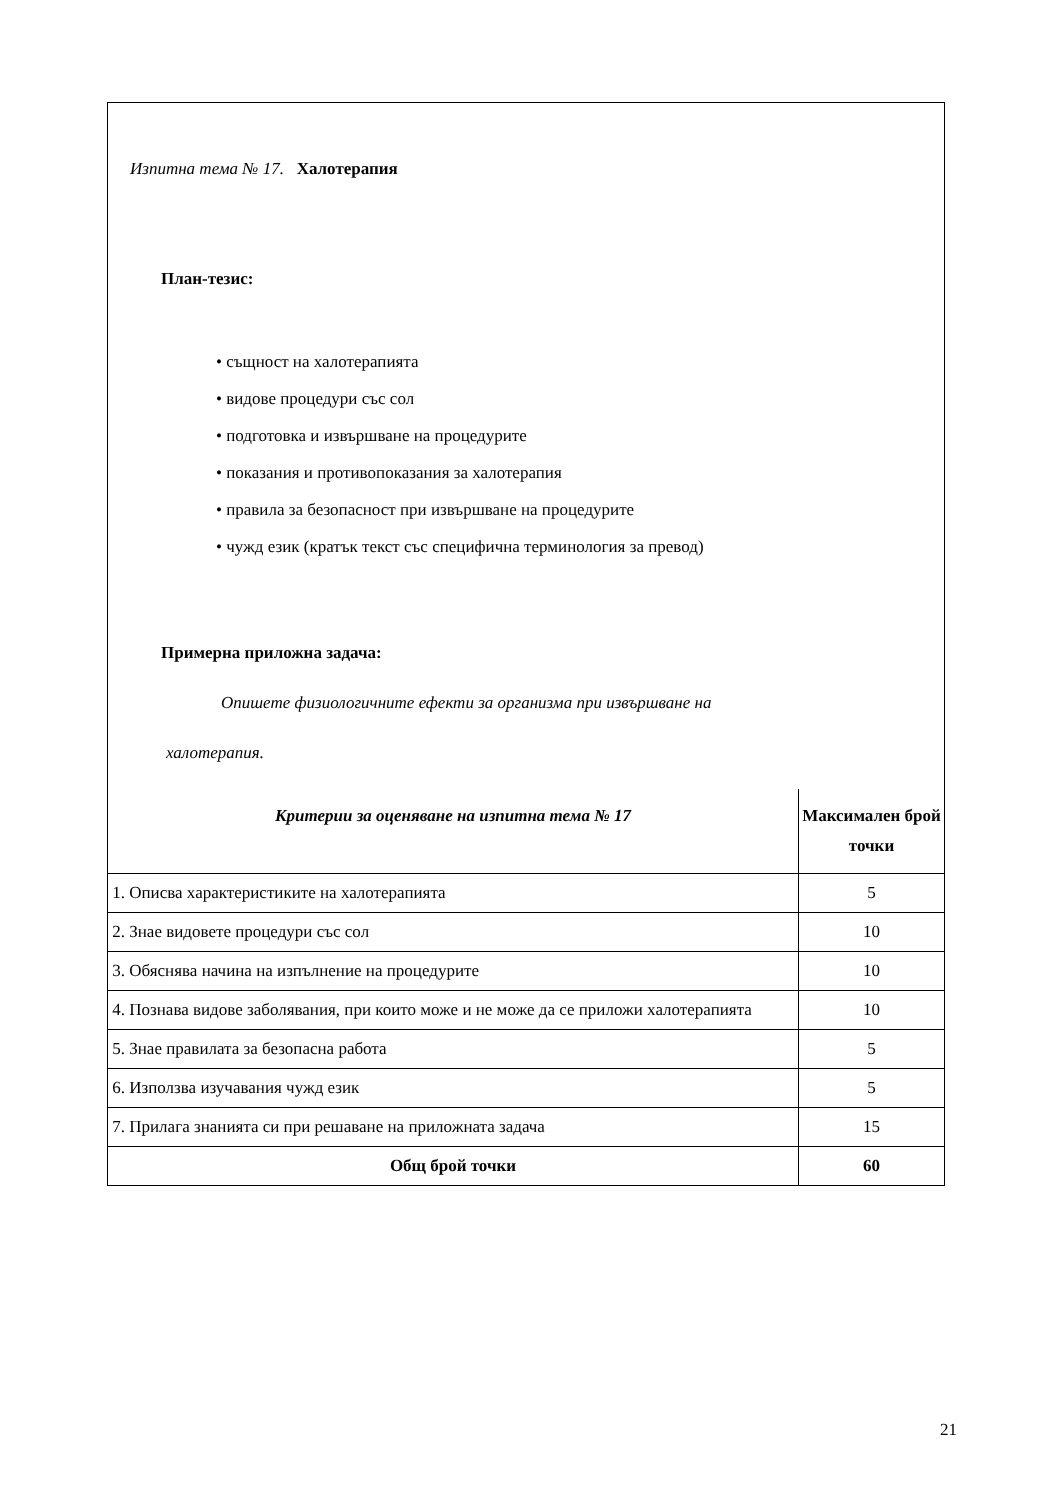Изпитна тема № 17. Халотерапия
План-тезис:
• същност на халотерапията
• видове процедури със сол
• подготовка и извършване на процедурите
• показания и противопоказания за халотерапия
• правила за безопасност при извършване на процедурите
• чужд език (кратък текст със специфична терминология за превод)
Примерна приложна задача:
Опишете физиологичните ефекти за организма при извършване на
халотерапия.
| Критерии за оценяване на изпитна тема № 17 | Максимален брой точки |
| --- | --- |
| 1. Описва характеристиките на халотерапията | 5 |
| 2. Знае видовете процедури със сол | 10 |
| 3. Обяснява начина на изпълнение на процедурите | 10 |
| 4. Познава видове заболявания, при които може и не може да се приложи халотерапията | 10 |
| 5. Знае правилата за безопасна работа | 5 |
| 6. Използва изучавания чужд език | 5 |
| 7. Прилага знанията си при решаване на приложната задача | 15 |
| Общ брой точки | 60 |
21